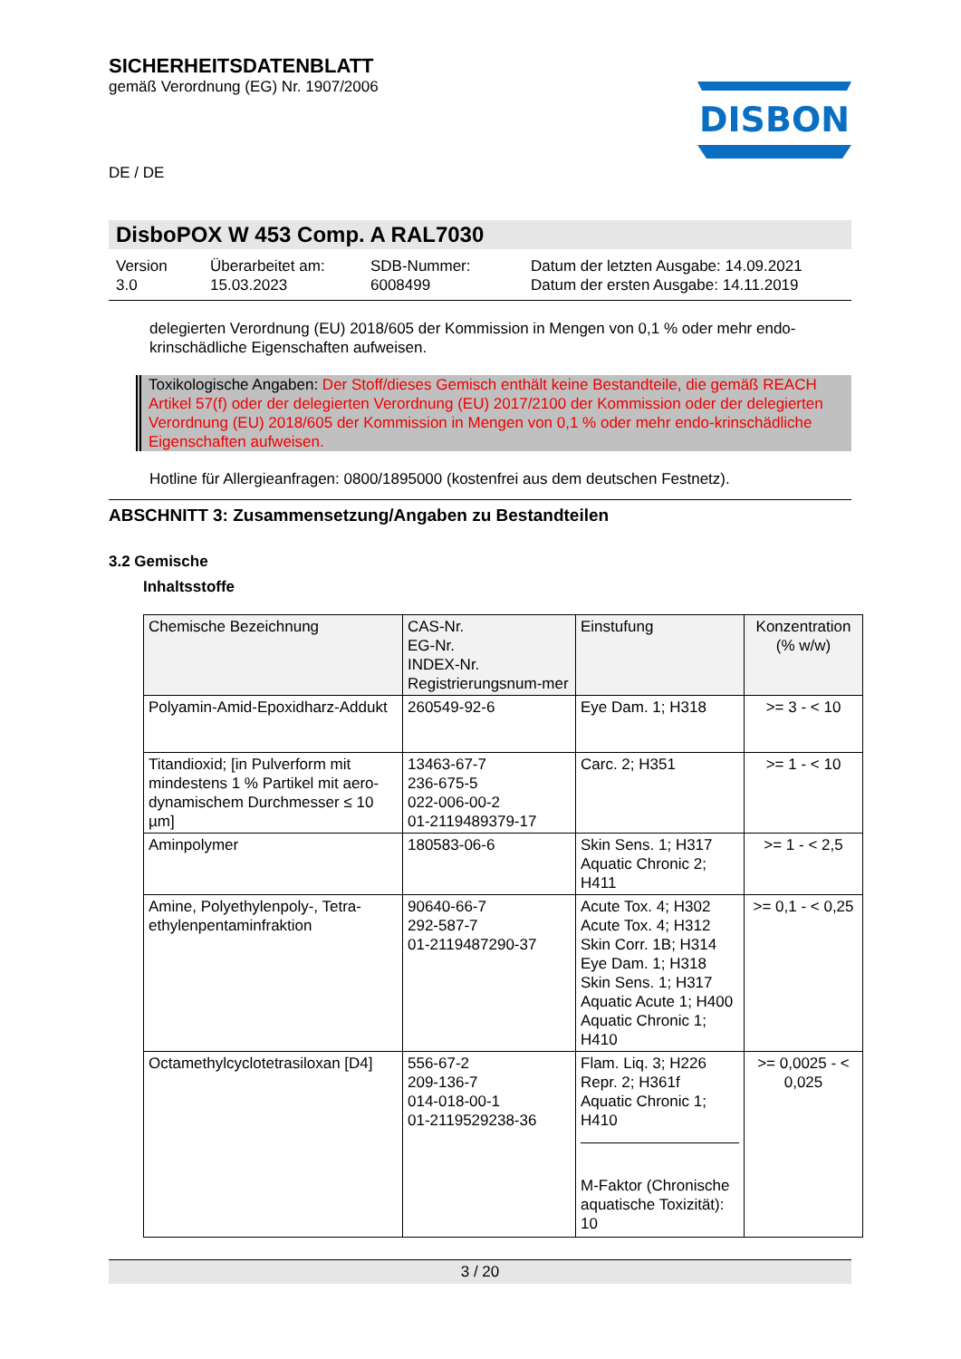SICHERHEITSDATENBLATT
gemäß Verordnung (EG) Nr. 1907/2006
DISBON
DE / DE
DisboPOX W 453 Comp. A RAL7030
Version
3.0
Überarbeitet am:
15.03.2023
SDB-Nummer:
6008499
Datum der letzten Ausgabe: 14.09.2021
Datum der ersten Ausgabe: 14.11.2019
delegierten Verordnung (EU) 2018/605 der Kommission in Mengen von 0,1 % oder mehr endo-krinschädliche Eigenschaften aufweisen.
Toxikologische Angaben: Der Stoff/dieses Gemisch enthält keine Bestandteile, die gemäß REACH Artikel 57(f) oder der delegierten Verordnung (EU) 2017/2100 der Kommission oder der delegierten Verordnung (EU) 2018/605 der Kommission in Mengen von 0,1 % oder mehr endo-krinschädliche Eigenschaften aufweisen.
Hotline für Allergieanfragen: 0800/1895000 (kostenfrei aus dem deutschen Festnetz).
ABSCHNITT 3: Zusammensetzung/Angaben zu Bestandteilen
3.2 Gemische
Inhaltsstoffe
| Chemische Bezeichnung | CAS-Nr. EG-Nr. INDEX-Nr. Registrierungsnum-mer | Einstufung | Konzentration (% w/w) |
| --- | --- | --- | --- |
| Polyamin-Amid-Epoxidharz-Addukt | 260549-92-6 | Eye Dam. 1; H318 | >= 3 - < 10 |
| Titandioxid; [in Pulverform mit mindestens 1 % Partikel mit aero-dynamischem Durchmesser ≤ 10 µm] | 13463-67-7 236-675-5 022-006-00-2 01-2119489379-17 | Carc. 2; H351 | >= 1 - < 10 |
| Aminpolymer | 180583-06-6 | Skin Sens. 1; H317 Aquatic Chronic 2; H411 | >= 1 - < 2,5 |
| Amine, Polyethylenpoly-, Tetra-ethylenpentaminfraktion | 90640-66-7 292-587-7 01-2119487290-37 | Acute Tox. 4; H302 Acute Tox. 4; H312 Skin Corr. 1B; H314 Eye Dam. 1; H318 Skin Sens. 1; H317 Aquatic Acute 1; H400 Aquatic Chronic 1; H410 | >= 0,1 - < 0,25 |
| Octamethylcyclotetrasiloxan [D4] | 556-67-2 209-136-7 014-018-00-1 01-2119529238-36 | Flam. Liq. 3; H226 Repr. 2; H361f Aquatic Chronic 1; H410 M-Faktor (Chronische aquatische Toxizität): 10 | >= 0,0025 - < 0,025 |
3 / 20